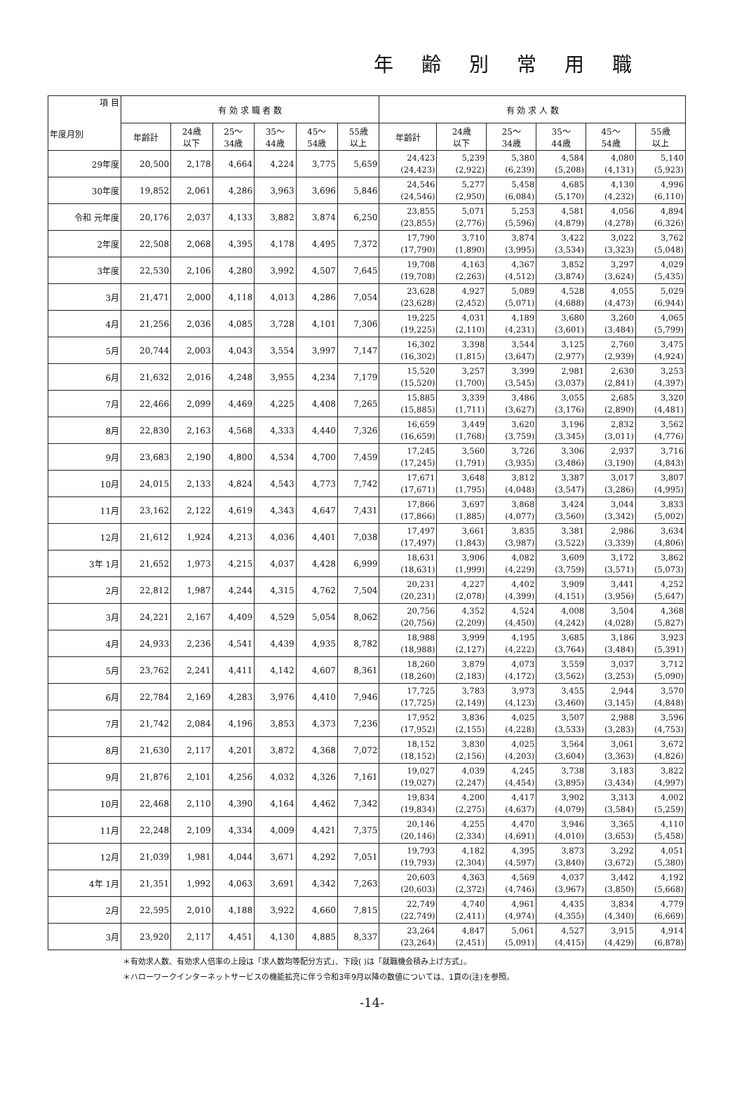年齢別常用職
| 項 目 年度月別 | 有 効 求 職 者 数 | | | | | | 有 効 求 人 数 | | | | | |
| --- | --- | --- | --- | --- | --- | --- | --- | --- | --- | --- | --- | --- |
| | 年齢計 | 24歳 以下 | 25～ 34歳 | 35～ 44歳 | 45～ 54歳 | 55歳 以上 | 年齢計 | 24歳 以下 | 25～ 34歳 | 35～ 44歳 | 45～ 54歳 | 55歳 以上 |
| 29年度 | 20,500 | 2,178 | 4,664 | 4,224 | 3,775 | 5,659 | 24,423 (24,423) | 5,239 (2,922) | 5,380 (6,239) | 4,584 (5,208) | 4,080 (4,131) | 5,140 (5,923) |
| 30年度 | 19,852 | 2,061 | 4,286 | 3,963 | 3,696 | 5,846 | 24,546 (24,546) | 5,277 (2,950) | 5,458 (6,084) | 4,685 (5,170) | 4,130 (4,232) | 4,996 (6,110) |
| 令和 元年度 | 20,176 | 2,037 | 4,133 | 3,882 | 3,874 | 6,250 | 23,855 (23,855) | 5,071 (2,776) | 5,253 (5,596) | 4,581 (4,879) | 4,056 (4,278) | 4,894 (6,326) |
| 2年度 | 22,508 | 2,068 | 4,395 | 4,178 | 4,495 | 7,372 | 17,790 (17,790) | 3,710 (1,890) | 3,874 (3,995) | 3,422 (3,534) | 3,022 (3,323) | 3,762 (5,048) |
| 3年度 | 22,530 | 2,106 | 4,280 | 3,992 | 4,507 | 7,645 | 19,708 (19,708) | 4,163 (2,263) | 4,367 (4,512) | 3,852 (3,874) | 3,297 (3,624) | 4,029 (5,435) |
| 3月 | 21,471 | 2,000 | 4,118 | 4,013 | 4,286 | 7,054 | 23,628 (23,628) | 4,927 (2,452) | 5,089 (5,071) | 4,528 (4,688) | 4,055 (4,473) | 5,029 (6,944) |
| 4月 | 21,256 | 2,036 | 4,085 | 3,728 | 4,101 | 7,306 | 19,225 (19,225) | 4,031 (2,110) | 4,189 (4,231) | 3,680 (3,601) | 3,260 (3,484) | 4,065 (5,799) |
| 5月 | 20,744 | 2,003 | 4,043 | 3,554 | 3,997 | 7,147 | 16,302 (16,302) | 3,398 (1,815) | 3,544 (3,647) | 3,125 (2,977) | 2,760 (2,939) | 3,475 (4,924) |
| 6月 | 21,632 | 2,016 | 4,248 | 3,955 | 4,234 | 7,179 | 15,520 (15,520) | 3,257 (1,700) | 3,399 (3,545) | 2,981 (3,037) | 2,630 (2,841) | 3,253 (4,397) |
| 7月 | 22,466 | 2,099 | 4,469 | 4,225 | 4,408 | 7,265 | 15,885 (15,885) | 3,339 (1,711) | 3,486 (3,627) | 3,055 (3,176) | 2,685 (2,890) | 3,320 (4,481) |
| 8月 | 22,830 | 2,163 | 4,568 | 4,333 | 4,440 | 7,326 | 16,659 (16,659) | 3,449 (1,768) | 3,620 (3,759) | 3,196 (3,345) | 2,832 (3,011) | 3,562 (4,776) |
| 9月 | 23,683 | 2,190 | 4,800 | 4,534 | 4,700 | 7,459 | 17,245 (17,245) | 3,560 (1,791) | 3,726 (3,935) | 3,306 (3,486) | 2,937 (3,190) | 3,716 (4,843) |
| 10月 | 24,015 | 2,133 | 4,824 | 4,543 | 4,773 | 7,742 | 17,671 (17,671) | 3,648 (1,795) | 3,812 (4,048) | 3,387 (3,547) | 3,017 (3,286) | 3,807 (4,995) |
| 11月 | 23,162 | 2,122 | 4,619 | 4,343 | 4,647 | 7,431 | 17,866 (17,866) | 3,697 (1,885) | 3,868 (4,077) | 3,424 (3,560) | 3,044 (3,342) | 3,833 (5,002) |
| 12月 | 21,612 | 1,924 | 4,213 | 4,036 | 4,401 | 7,038 | 17,497 (17,497) | 3,661 (1,843) | 3,835 (3,987) | 3,381 (3,522) | 2,986 (3,339) | 3,634 (4,806) |
| 3年 1月 | 21,652 | 1,973 | 4,215 | 4,037 | 4,428 | 6,999 | 18,631 (18,631) | 3,906 (1,999) | 4,082 (4,229) | 3,609 (3,759) | 3,172 (3,571) | 3,862 (5,073) |
| 2月 | 22,812 | 1,987 | 4,244 | 4,315 | 4,762 | 7,504 | 20,231 (20,231) | 4,227 (2,078) | 4,402 (4,399) | 3,909 (4,151) | 3,441 (3,956) | 4,252 (5,647) |
| 3月 | 24,221 | 2,167 | 4,409 | 4,529 | 5,054 | 8,062 | 20,756 (20,756) | 4,352 (2,209) | 4,524 (4,450) | 4,008 (4,242) | 3,504 (4,028) | 4,368 (5,827) |
| 4月 | 24,933 | 2,236 | 4,541 | 4,439 | 4,935 | 8,782 | 18,988 (18,988) | 3,999 (2,127) | 4,195 (4,222) | 3,685 (3,764) | 3,186 (3,484) | 3,923 (5,391) |
| 5月 | 23,762 | 2,241 | 4,411 | 4,142 | 4,607 | 8,361 | 18,260 (18,260) | 3,879 (2,183) | 4,073 (4,172) | 3,559 (3,562) | 3,037 (3,253) | 3,712 (5,090) |
| 6月 | 22,784 | 2,169 | 4,283 | 3,976 | 4,410 | 7,946 | 17,725 (17,725) | 3,783 (2,149) | 3,973 (4,123) | 3,455 (3,460) | 2,944 (3,145) | 3,570 (4,848) |
| 7月 | 21,742 | 2,084 | 4,196 | 3,853 | 4,373 | 7,236 | 17,952 (17,952) | 3,836 (2,155) | 4,025 (4,228) | 3,507 (3,533) | 2,988 (3,283) | 3,596 (4,753) |
| 8月 | 21,630 | 2,117 | 4,201 | 3,872 | 4,368 | 7,072 | 18,152 (18,152) | 3,830 (2,156) | 4,025 (4,203) | 3,564 (3,604) | 3,061 (3,363) | 3,672 (4,826) |
| 9月 | 21,876 | 2,101 | 4,256 | 4,032 | 4,326 | 7,161 | 19,027 (19,027) | 4,039 (2,247) | 4,245 (4,454) | 3,738 (3,895) | 3,183 (3,434) | 3,822 (4,997) |
| 10月 | 22,468 | 2,110 | 4,390 | 4,164 | 4,462 | 7,342 | 19,834 (19,834) | 4,200 (2,275) | 4,417 (4,637) | 3,902 (4,079) | 3,313 (3,584) | 4,002 (5,259) |
| 11月 | 22,248 | 2,109 | 4,334 | 4,009 | 4,421 | 7,375 | 20,146 (20,146) | 4,255 (2,334) | 4,470 (4,691) | 3,946 (4,010) | 3,365 (3,653) | 4,110 (5,458) |
| 12月 | 21,039 | 1,981 | 4,044 | 3,671 | 4,292 | 7,051 | 19,793 (19,793) | 4,182 (2,304) | 4,395 (4,597) | 3,873 (3,840) | 3,292 (3,672) | 4,051 (5,380) |
| 4年 1月 | 21,351 | 1,992 | 4,063 | 3,691 | 4,342 | 7,263 | 20,603 (20,603) | 4,363 (2,372) | 4,569 (4,746) | 4,037 (3,967) | 3,442 (3,850) | 4,192 (5,668) |
| 2月 | 22,595 | 2,010 | 4,188 | 3,922 | 4,660 | 7,815 | 22,749 (22,749) | 4,740 (2,411) | 4,961 (4,974) | 4,435 (4,355) | 3,834 (4,340) | 4,779 (6,669) |
| 3月 | 23,920 | 2,117 | 4,451 | 4,130 | 4,885 | 8,337 | 23,264 (23,264) | 4,847 (2,451) | 5,061 (5,091) | 4,527 (4,415) | 3,915 (4,429) | 4,914 (6,878) |
＊有効求人数、有効求人倍率の上段は「求人数均等配分方式」、下段( )は「就職機会積み上げ方式」。
＊ハローワークインターネットサービスの機能拡充に伴う令和3年9月以降の数値については、1頁の(注)を参照。
-14-